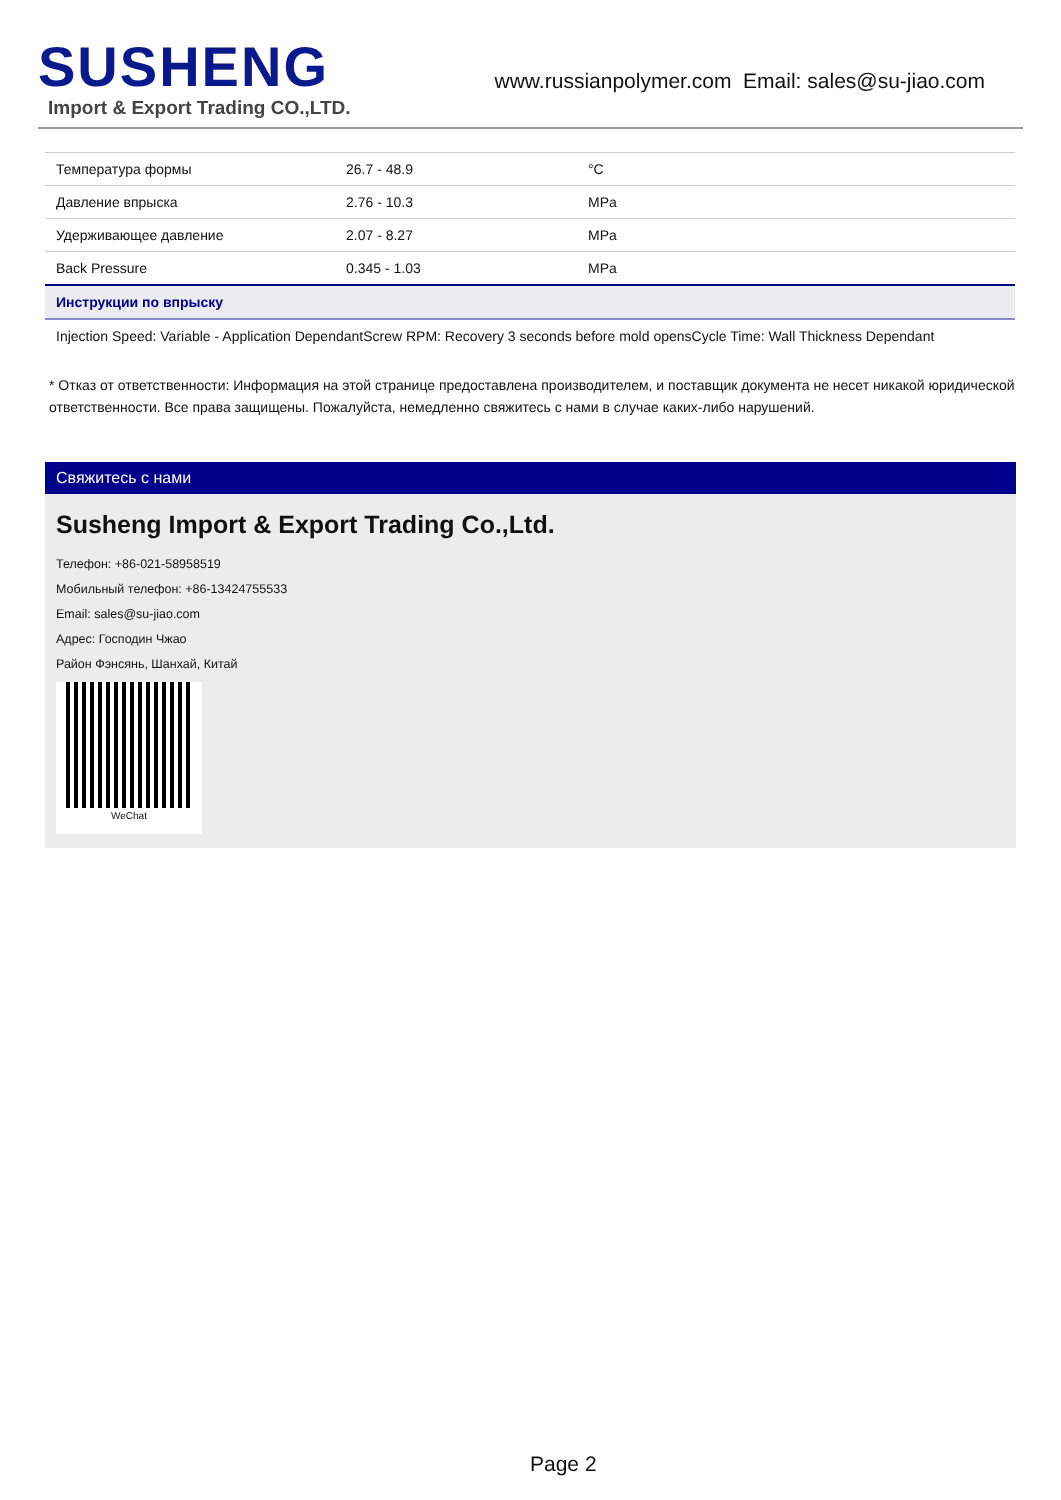SUSHENG
Import & Export Trading CO.,LTD.
www.russianpolymer.com Email: sales@su-jiao.com
| Температура формы | 26.7 - 48.9 | °C |
| Давление впрыска | 2.76 - 10.3 | MPa |
| Удерживающее давление | 2.07 - 8.27 | MPa |
| Back Pressure | 0.345 - 1.03 | MPa |
| Инструкции по впрыску | | |
| Injection Speed: Variable - Application DependantScrew RPM: Recovery 3 seconds before mold opensCycle Time: Wall Thickness Dependant | | |
* Отказ от ответственности: Информация на этой странице предоставлена производителем, и поставщик документа не несет никакой юридической ответственности. Все права защищены. Пожалуйста, немедленно свяжитесь с нами в случае каких-либо нарушений.
Свяжитесь с нами
Susheng Import & Export Trading Co.,Ltd.
Телефон: +86-021-58958519
Мобильный телефон: +86-13424755533
Email: sales@su-jiao.com
Адрес: Господин Чжао
Район Фэнсянь, Шанхай, Китай
WeChat
Page 2